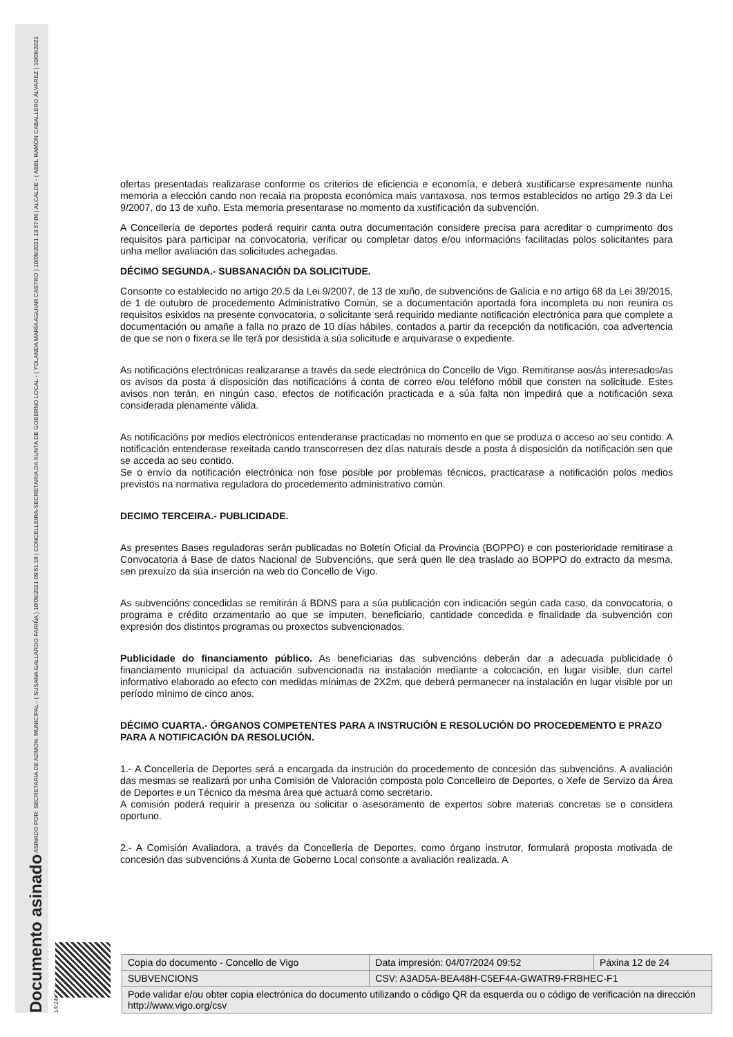Documento asinado ASINADO POR: SECRETARIA DE ADMON. MUNICIPAL - ( SUSANA GALLARDO FARIÑA ) 10/09/2021 09:51:18 | CONCELLEIRA-SECRETARIA DA XUNTA DE GOBERNO LOCAL - ( YOLANDA MARÍA AGUIAR CASTRO ) 10/09/2021 13:57:06 | ALCALDE - ( ABEL RAMÓN CABALLERO ÁLVAREZ ) 10/09/2021 14:24:01
ofertas presentadas realizarase conforme os criterios de eficiencia e economía, e deberá xustificarse expresamente nunha memoria a elección cando non recaia na proposta económica mais vantaxosa, nos termos establecidos no artigo 29.3 da Lei 9/2007, do 13 de xuño. Esta memoria presentarase no momento da xustificación da subvención.
A Concellería de deportes poderá requirir canta outra documentación considere precisa para acreditar o cumprimento dos requisitos para participar na convocatoria, verificar ou completar datos e/ou informacións facilitadas polos solicitantes para unha mellor avaliación das solicitudes achegadas.
DÉCIMO SEGUNDA.- SUBSANACIÓN DA SOLICITUDE.
Consonte co establecido no artigo 20.5 da Lei 9/2007, de 13 de xuño, de subvencións de Galicia e no artigo 68 da Lei 39/2015, de 1 de outubro de procedemento Administrativo Común, se a documentación aportada fora incompleta ou non reunira os requisitos esixidos na presente convocatoria, o solicitante será requirido mediante notificación electrónica para que complete a documentación ou amañe a falla no prazo de 10 días hábiles, contados a partir da recepción da notificación, coa advertencia de que se non o fixera se lle terá por desistida a súa solicitude e arquivarase o expediente.
As notificacións electrónicas realizaranse a través da sede electrónica do Concello de Vigo. Remitiranse aos/ás interesados/as os avisos da posta á disposición das notificacións á conta de correo e/ou teléfono móbil que consten na solicitude. Estes avisos non terán, en ningún caso, efectos de notificación practicada e a súa falta non impedirá que a notificación sexa considerada plenamente válida.
As notificacións por medios electrónicos entenderanse practicadas no momento en que se produza o acceso ao seu contido. A notificación entenderase rexeitada cando transcorresen dez días naturais desde a posta á disposición da notificación sen que se acceda ao seu contido.
Se o envío da notificación electrónica non fose posible por problemas técnicos, practicarase a notificación polos medios previstos na normativa reguladora do procedemento administrativo común.
DECIMO TERCEIRA.- PUBLICIDADE.
As presentes Bases reguladoras serán publicadas no Boletín Oficial da Provincia (BOPPO) e con posterioridade remitirase a Convocatoria á Base de datos Nacional de Subvencións, que será quen lle dea traslado ao BOPPO do extracto da mesma, sen prexuízo da súa inserción na web do Concello de Vigo.
As subvencións concedidas se remitirán á BDNS para a súa publicación con indicación según cada caso, da convocatoria, o programa e crédito orzamentario ao que se imputen, beneficiario, cantidade concedida e finalidade da subvención con expresión dos distintos programas ou proxectos subvencionados.
Publicidade do financiamento público. As beneficiarias das subvencións deberán dar a adecuada publicidade ó financiamento municipal da actuación subvencionada na instalación mediante a colocación, en lugar visible, dun cartel informativo elaborado ao efecto con medidas mínimas de 2X2m, que deberá permanecer na instalación en lugar visible por un período mínimo de cinco anos.
DÉCIMO CUARTA.- ÓRGANOS COMPETENTES PARA A INSTRUCIÓN E RESOLUCIÓN DO PROCEDEMENTO E PRAZO PARA A NOTIFICACIÓN DA RESOLUCIÓN.
1.- A Concellería de Deportes será a encargada da instrución do procedemento de concesión das subvencións. A avaliación das mesmas se realizará por unha Comisión de Valoración composta polo Concelleiro de Deportes, o Xefe de Servizo da Área de Deportes e un Técnico da mesma área que actuará como secretario.
A comisión poderá requirir a presenza ou solicitar o asesoramento de expertos sobre materias concretas se o considera oportuno.
2.- A Comisión Avaliadora, a través da Concellería de Deportes, como órgano instrutor, formulará proposta motivada de concesión das subvencións á Xunta de Goberno Local consonte a avaliación realizada. A
| Copia do documento - Concello de Vigo | Data impresión: 04/07/2024 09:52 | Páxina 12 de 24 |
| SUBVENCIONS | CSV: A3AD5A-BEA48H-C5EF4A-GWATR9-FRBHEC-F1 | |
| Pode validar e/ou obter copia electrónica do documento utilizando o código QR da esquerda ou o código de verificación na dirección http://www.vigo.org/csv | | |